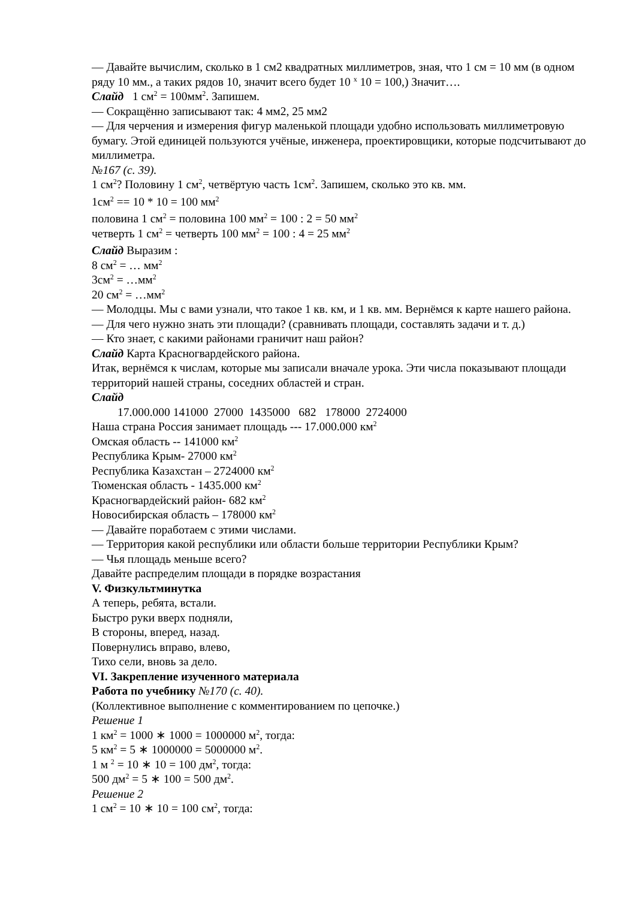— Давайте вычислим, сколько в 1 см2 квадратных миллиметров, зная, что 1 см = 10 мм (в одном ряду 10 мм., а таких рядов 10, значит всего будет 10 <sup>х</sup> 10 = 100,) Значит….
Слайд 1 см<sup>2</sup> = 100мм<sup>2</sup>. Запишем.
— Сокращённо записывают так: 4 мм2, 25 мм2
— Для черчения и измерения фигур маленькой площади удобно использовать миллиметровую бумагу. Этой единицей пользуются учёные, инженера, проектировщики, которые подсчитывают до миллиметра.
№167 (с. 39).
1 см<sup>2</sup>? Половину 1 см<sup>2</sup>, четвёртую часть 1см<sup>2</sup>. Запишем, сколько это кв. мм.
1см<sup>2</sup> == 10 * 10 = 100 мм<sup>2</sup>
половина 1 см<sup>2</sup> = половина 100 мм<sup>2</sup> = 100 : 2 = 50 мм<sup>2</sup>
четверть 1 см<sup>2</sup> = четверть 100 мм<sup>2</sup> = 100 : 4 = 25 мм<sup>2</sup>
Слайд Выразим :
8 см<sup>2</sup> = … мм<sup>2</sup>
3см<sup>2</sup> = …мм<sup>2</sup>
20 см<sup>2</sup> = …мм<sup>2</sup>
— Молодцы. Мы с вами узнали, что такое 1 кв. км, и 1 кв. мм. Вернёмся к карте нашего района.
— Для чего нужно знать эти площади? (сравнивать площади, составлять задачи и т. д.)
— Кто знает, с какими районами граничит наш район?
Слайд Карта Красногвардейского района.
Итак, вернёмся к числам, которые мы записали вначале урока. Эти числа показывают площади территорий нашей страны, соседних областей и стран.
Слайд
17.000.000 141000 27000 1435000 682 178000 2724000
Наша страна Россия занимает площадь --- 17.000.000 км<sup>2</sup>
Омская область -- 141000 км<sup>2</sup>
Республика Крым- 27000 км<sup>2</sup>
Республика Казахстан – 2724000 км<sup>2</sup>
Тюменская область - 1435.000 км<sup>2</sup>
Красногвардейский район- 682 км<sup>2</sup>
Новосибирская область – 178000 км<sup>2</sup>
— Давайте поработаем с этими числами.
— Территория какой республики или области больше территории Республики Крым?
— Чья площадь меньше всего?
Давайте распределим площади в порядке возрастания
V. Физкультминутка
А теперь, ребята, встали.
Быстро руки вверх подняли,
В стороны, вперед, назад.
Повернулись вправо, влево,
Тихо сели, вновь за дело.
VI. Закрепление изученного материала
Работа по учебнику №170 (с. 40).
(Коллективное выполнение с комментированием по цепочке.)
Решение 1
1 км<sup>2</sup> = 1000 ∗ 1000 = 1000000 м<sup>2</sup>, тогда:
5 км<sup>2</sup> = 5 ∗ 1000000 = 5000000 м<sup>2</sup>.
1 м <sup>2</sup> = 10 ∗ 10 = 100 дм<sup>2</sup>, тогда:
500 дм<sup>2</sup> = 5 ∗ 100 = 500 дм<sup>2</sup>.
Решение 2
1 см<sup>2</sup> = 10 ∗ 10 = 100 см<sup>2</sup>, тогда: